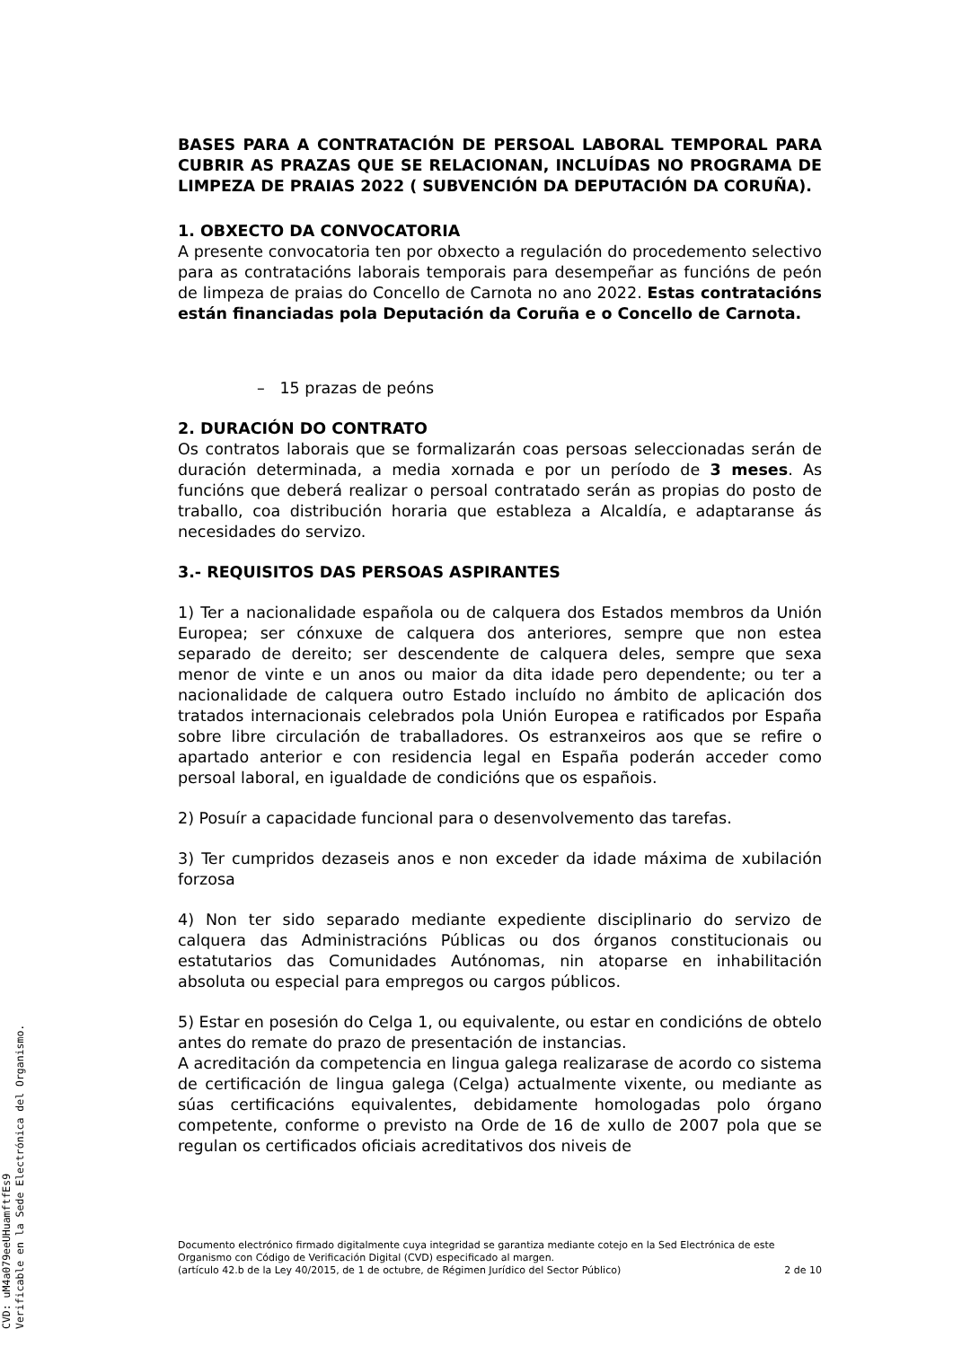BASES PARA A CONTRATACIÓN DE PERSOAL LABORAL TEMPORAL PARA CUBRIR AS PRAZAS QUE SE RELACIONAN, INCLUÍDAS NO PROGRAMA DE LIMPEZA DE PRAIAS 2022 ( SUBVENCIÓN DA DEPUTACIÓN DA CORUÑA).
1. OBXECTO DA CONVOCATORIA
A presente convocatoria ten por obxecto a regulación do procedemento selectivo para as contratacións laborais temporais para desempeñar as funcións de peón de limpeza de praias do Concello de Carnota no ano 2022. Estas contratacións están financiadas pola Deputación da Coruña e o Concello de Carnota.
– 15 prazas de peóns
2. DURACIÓN DO CONTRATO
Os contratos laborais que se formalizarán coas persoas seleccionadas serán de duración determinada, a media xornada e por un período de 3 meses. As funcións que deberá realizar o persoal contratado serán as propias do posto de traballo, coa distribución horaria que estableza a Alcaldía, e adaptaranse ás necesidades do servizo.
3.- REQUISITOS DAS PERSOAS ASPIRANTES
1) Ter a nacionalidade española ou de calquera dos Estados membros da Unión Europea; ser cónxuxe de calquera dos anteriores, sempre que non estea separado de dereito; ser descendente de calquera deles, sempre que sexa menor de vinte e un anos ou maior da dita idade pero dependente; ou ter a nacionalidade de calquera outro Estado incluído no ámbito de aplicación dos tratados internacionais celebrados pola Unión Europea e ratificados por España sobre libre circulación de traballadores. Os estranxeiros aos que se refire o apartado anterior e con residencia legal en España poderán acceder como persoal laboral, en igualdade de condicións que os españois.
2) Posuír a capacidade funcional para o desenvolvemento das tarefas.
3) Ter cumpridos dezaseis anos e non exceder da idade máxima de xubilación forzosa
4) Non ter sido separado mediante expediente disciplinario do servizo de calquera das Administracións Públicas ou dos órganos constitucionais ou estatutarios das Comunidades Autónomas, nin atoparse en inhabilitación absoluta ou especial para empregos ou cargos públicos.
5) Estar en posesión do Celga 1, ou equivalente, ou estar en condicións de obtelo antes do remate do prazo de presentación de instancias.
A acreditación da competencia en lingua galega realizarase de acordo co sistema de certificación de lingua galega (Celga) actualmente vixente, ou mediante as súas certificacións equivalentes, debidamente homologadas polo órgano competente, conforme o previsto na Orde de 16 de xullo de 2007 pola que se regulan os certificados oficiais acreditativos dos niveis de
Documento electrónico firmado digitalmente cuya integridad se garantiza mediante cotejo en la Sed Electrónica de este Organismo con Código de Verificación Digital (CVD) especificado al margen.
(artículo 42.b de la Ley 40/2015, de 1 de octubre, de Régimen Jurídico del Sector Público) 2 de 10
CVD: uM4a079eeUHuamftfEs9
Verificable en la Sede Electrónica del Organismo.